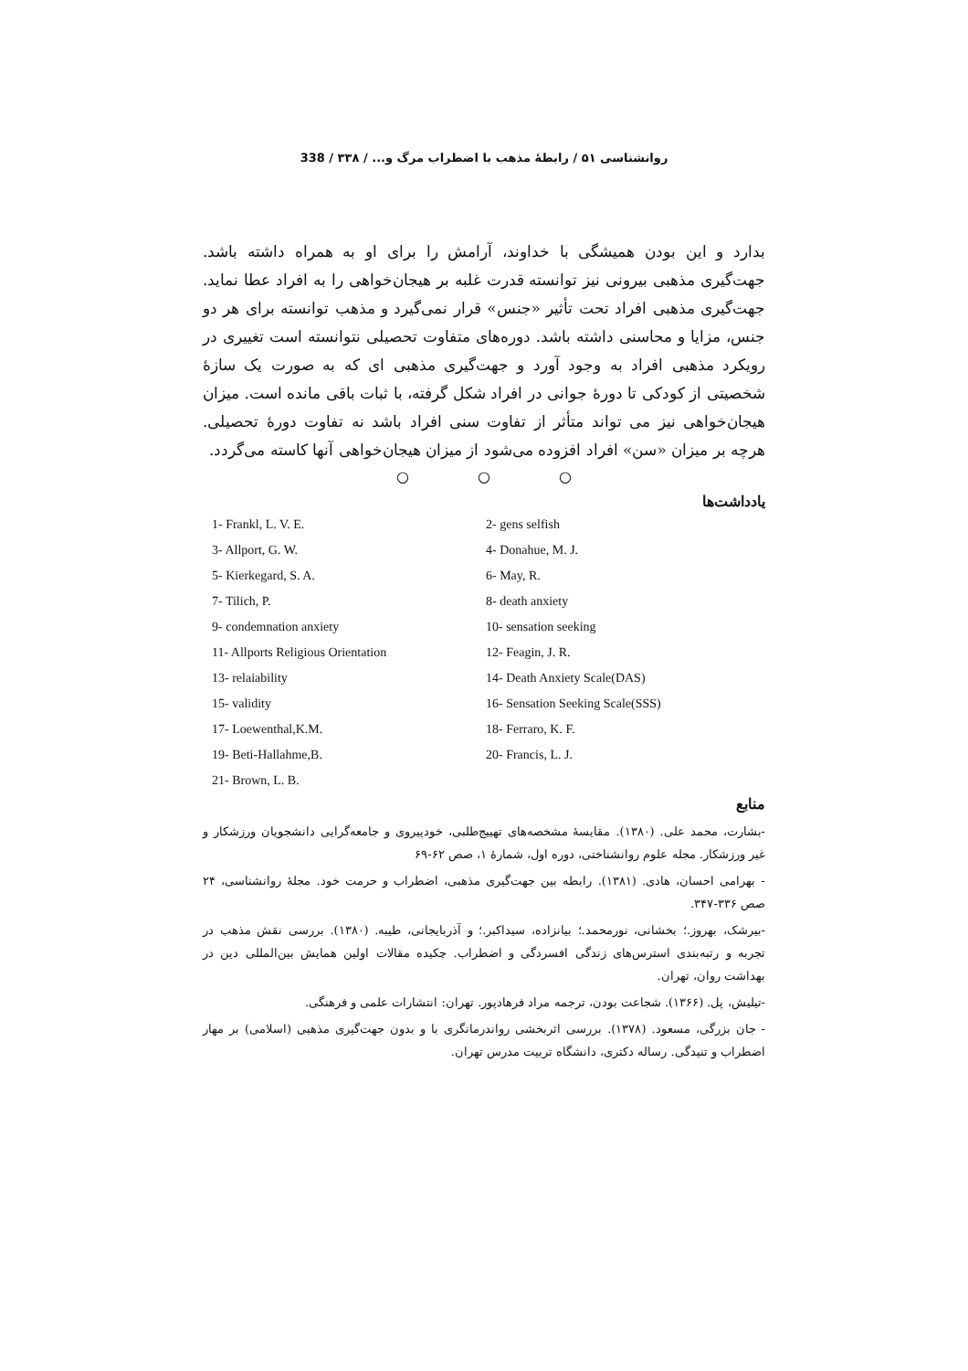روانشناسی ۵۱ / رابطهٔ مذهب با اضطراب مرگ و... / ۳۳۸ / 338
بدارد و این بودن همیشگی با خداوند، آرامش را برای او به همراه داشته باشد. جهت‌گیری مذهبی بیرونی نیز توانسته قدرت غلبه بر هیجان‌خواهی را به افراد عطا نماید. جهت‌گیری مذهبی افراد تحت تأثیر «جنس» قرار نمی‌گیرد و مذهب توانسته برای هر دو جنس، مزایا و محاسنی داشته باشد. دوره‌های متفاوت تحصیلی نتوانسته است تغییری در رویکرد مذهبی افراد به وجود آورد و جهت‌گیری مذهبی ای که به صورت یک سازهٔ شخصیتی از کودکی تا دورهٔ جوانی در افراد شکل گرفته، با ثبات باقی مانده است. میزان هیجان‌خواهی نیز می تواند متأثر از تفاوت سنی افراد باشد نه تفاوت دورهٔ تحصیلی. هرچه بر میزان «سن» افراد افزوده می‌شود از میزان هیجان‌خواهی آنها کاسته می‌گردد.
○ ○ ○
یادداشت‌ها
1- Frankl, L. V. E.
2- gens selfish
3- Allport, G. W.
4- Donahue, M. J.
5- Kierkegard, S. A.
6- May, R.
7- Tilich, P.
8- death anxiety
9- condemnation anxiety
10- sensation seeking
11- Allports Religious Orientation
12- Feagin, J. R.
13- relaiability
14- Death Anxiety Scale(DAS)
15- validity
16- Sensation Seeking Scale(SSS)
17- Loewenthal,K.M.
18- Ferraro, K. F.
19- Beti-Hallahme,B.
20- Francis, L. J.
21- Brown, L. B.
منابع
-بشارت، محمد علی. (۱۳۸۰). مقایسهٔ مشخصه‌های تهییج‌طلبی، خودپیروی و جامعه‌گرایی دانشجویان ورزشکار و غیر ورزشکار. مجله علوم روانشناختی، دوره اول، شمارهٔ ۱، صص ۶۲-۶۹
- بهرامی احسان، هادی. (۱۳۸۱). رابطه بین جهت‌گیری مذهبی، اضطراب و حرمت خود. مجلهٔ روانشناسی، ۲۴ صص ۳۳۶-۳۴۷.
-بیرشک، بهروز.؛ بخشانی، نورمحمد.؛ بیانزاده، سیداکبر.؛ و آذربایجانی، طیبه. (۱۳۸۰). بررسی نقش مذهب در تجربه و رتبه‌بندی استرس‌های زندگی افسردگی و اضطراب. چکیده مقالات اولین همایش بین‌المللی دین در بهداشت روان، تهران.
-تیلیش، پل. (۱۳۶۶). شجاعت بودن، ترجمه مراد فرهادپور. تهران: انتشارات علمی و فرهنگی.
- جان بزرگی، مسعود. (۱۳۷۸). بررسی اثربخشی رواندرمانگری با و بدون جهت‌گیری مذهبی (اسلامی) بر مهار اضطراب و تنیدگی. رساله دکتری، دانشگاه تربیت مدرس تهران.